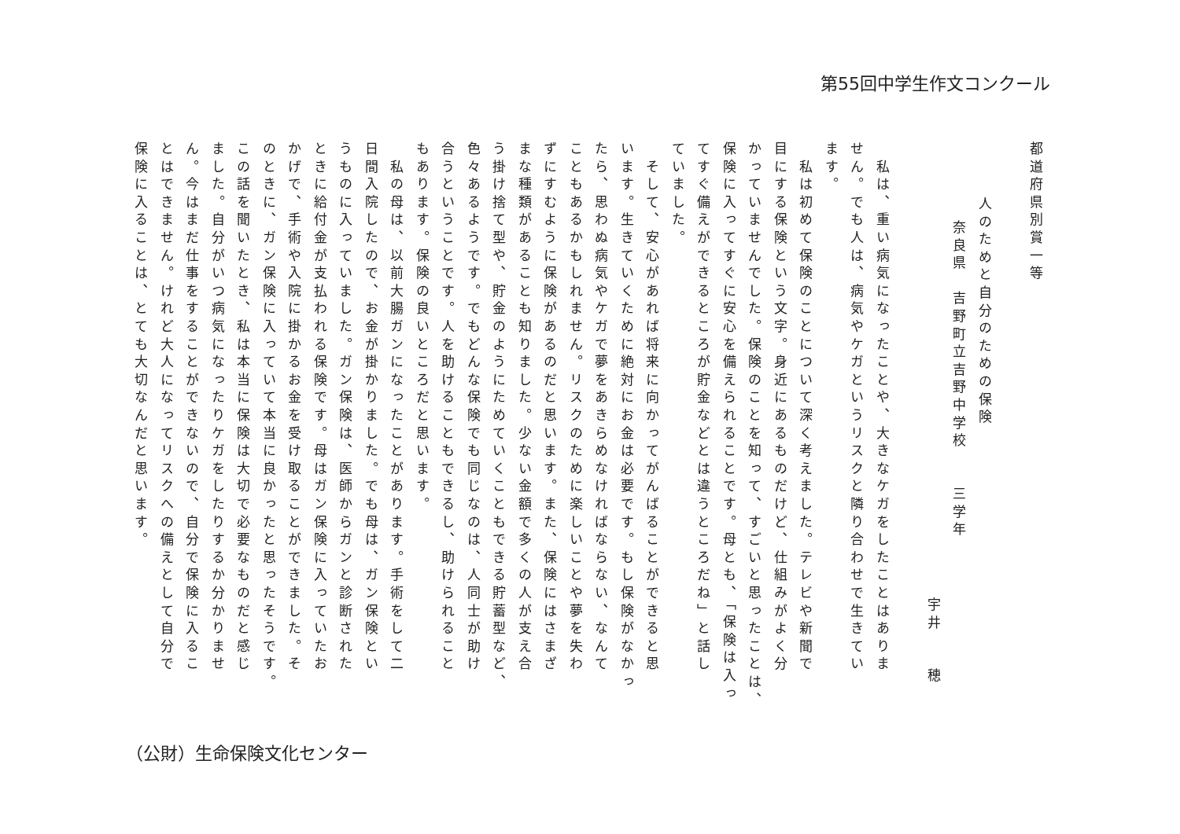第55回中学生作文コンクール
都道府県別賞一等
人のためと自分のための保険
奈良県　吉野町立吉野中学校　　三学年
宇井　　穂
　私は、重い病気になったことや、大きなケガをしたことはありま
せん。でも人は、病気やケガというリスクと隣り合わせで生きてい
ます。
　私は初めて保険のことについて深く考えました。テレビや新聞で
目にする保険という文字。身近にあるものだけど、仕組みがよく分
かっていませんでした。保険のことを知って、すごいと思ったことは、
保険に入ってすぐに安心を備えられることです。母とも、「保険は入っ
てすぐ備えができるところが貯金などとは違うところだね」と話し
ていました。
　そして、安心があれば将来に向かってがんばることができると思
います。生きていくために絶対にお金は必要です。もし保険がなかっ
たら、思わぬ病気やケガで夢をあきらめなければならない、なんて
こともあるかもしれません。リスクのために楽しいことや夢を失わ
ずにすむように保険があるのだと思います。また、保険にはさまざ
まな種類があることも知りました。少ない金額で多くの人が支え合
う掛け捨て型や、貯金のようにためていくこともできる貯蓄型など、
色々あるようです。でもどんな保険でも同じなのは、人同士が助け
合うということです。人を助けることもできるし、助けられること
もあります。保険の良いところだと思います。
　私の母は、以前大腸ガンになったことがあります。手術をして二
日間入院したので、お金が掛かりました。でも母は、ガン保険とい
うものに入っていました。ガン保険は、医師からガンと診断された
ときに給付金が支払われる保険です。母はガン保険に入っていたお
かげで、手術や入院に掛かるお金を受け取ることができました。そ
のときに、ガン保険に入っていて本当に良かったと思ったそうです。
この話を聞いたとき、私は本当に保険は大切で必要なものだと感じ
ました。自分がいつ病気になったりケガをしたりするか分かりませ
ん。今はまだ仕事をすることができないので、自分で保険に入るこ
とはできません。けれど大人になってリスクへの備えとして自分で
保険に入ることは、とても大切なんだと思います。
（公財）生命保険文化センター